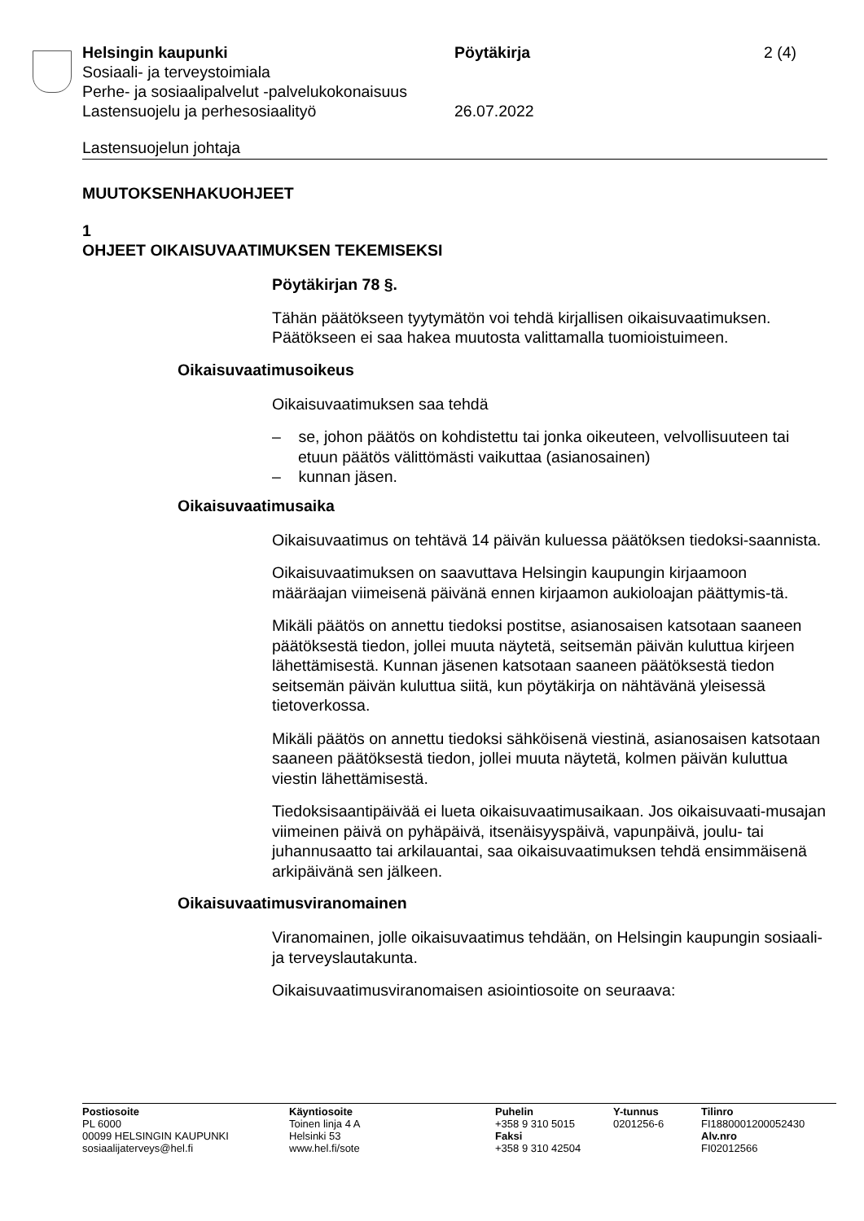Helsingin kaupunki
Sosiaali- ja terveystoimiala
Perhe- ja sosiaalipalvelut -palvelukokonaisuus
Lastensuojelu ja perhesosiaalityö
Pöytäkirja
26.07.2022
2 (4)
Lastensuojelun johtaja
MUUTOKSENHAKUOHJEET
1
OHJEET OIKAISUVAATIMUKSEN TEKEMISEKSI
Pöytäkirjan 78 §.
Tähän päätökseen tyytymätön voi tehdä kirjallisen oikaisuvaatimuksen. Päätökseen ei saa hakea muutosta valittamalla tuomioistuimeen.
Oikaisuvaatimusoikeus
Oikaisuvaatimuksen saa tehdä
– se, johon päätös on kohdistettu tai jonka oikeuteen, velvollisuuteen tai etuun päätös välittömästi vaikuttaa (asianosainen)
– kunnan jäsen.
Oikaisuvaatimusaika
Oikaisuvaatimus on tehtävä 14 päivän kuluessa päätöksen tiedoksi-saannista.
Oikaisuvaatimuksen on saavuttava Helsingin kaupungin kirjaamoon määräajan viimeisenä päivänä ennen kirjaamon aukioloajan päättymis-tä.
Mikäli päätös on annettu tiedoksi postitse, asianosaisen katsotaan saaneen päätöksestä tiedon, jollei muuta näytetä, seitsemän päivän kuluttua kirjeen lähettämisestä. Kunnan jäsenen katsotaan saaneen päätöksestä tiedon seitsemän päivän kuluttua siitä, kun pöytäkirja on nähtävänä yleisessä tietoverkossa.
Mikäli päätös on annettu tiedoksi sähköisenä viestinä, asianosaisen katsotaan saaneen päätöksestä tiedon, jollei muuta näytetä, kolmen päivän kuluttua viestin lähettämisestä.
Tiedoksisaantipäivää ei lueta oikaisuvaatimusaikaan. Jos oikaisuvaati-musajan viimeinen päivä on pyhäpäivä, itsenäisyyspäivä, vapunpäivä, joulu- tai juhannusaatto tai arkilauantai, saa oikaisuvaatimuksen tehdä ensimmäisenä arkipäivänä sen jälkeen.
Oikaisuvaatimusviranomainen
Viranomainen, jolle oikaisuvaatimus tehdään, on Helsingin kaupungin sosiaali- ja terveyslautakunta.
Oikaisuvaatimusviranomaisen asiointiosoite on seuraava:
Postiosoite
PL 6000
00099 HELSINGIN KAUPUNKI
sosiaalijaterveys@hel.fi
Käyntiosoite
Toinen linja 4 A
Helsinki 53
www.hel.fi/sote
Puhelin
+358 9 310 5015
Faksi
+358 9 310 42504
Y-tunnus
0201256-6
Tilinro
FI1880001200052430
Alv.nro
FI02012566